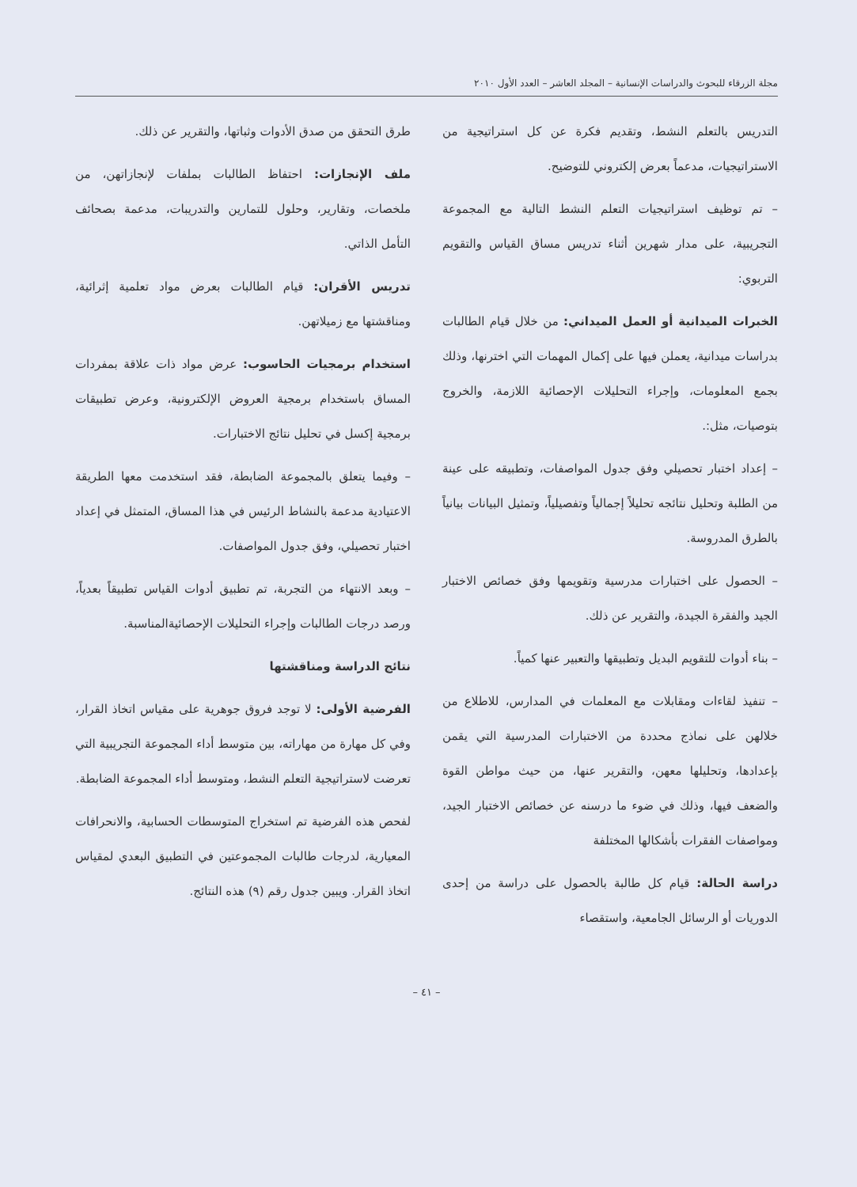مجلة الزرقاء للبحوث والدراسات الإنسانية – المجلد العاشر – العدد الأول ٢٠١٠
التدريس بالتعلم النشط، وتقديم فكرة عن كل استراتيجية من الاستراتيجيات، مدعماً بعرض إلكتروني للتوضيح.
– تم توظيف استراتيجيات التعلم النشط التالية مع المجموعة التجريبية، على مدار شهرين أثناء تدريس مساق القياس والتقويم التربوي:
الخبرات الميدانية أو العمل الميداني: من خلال قيام الطالبات بدراسات ميدانية، يعملن فيها على إكمال المهمات التي اخترنها، وذلك بجمع المعلومات، وإجراء التحليلات الإحصائية اللازمة، والخروج بتوصيات، مثل:.
– إعداد اختبار تحصيلي وفق جدول المواصفات، وتطبيقه على عينة من الطلبة وتحليل نتائجه تحليلاً إجمالياً وتفصيلياً، وتمثيل البيانات بيانياً بالطرق المدروسة.
– الحصول على اختبارات مدرسية وتقويمها وفق خصائص الاختبار الجيد والفقرة الجيدة، والتقرير عن ذلك.
– بناء أدوات للتقويم البديل وتطبيقها والتعبير عنها كمياً.
– تنفيذ لقاءات ومقابلات مع المعلمات في المدارس، للاطلاع من خلالهن على نماذج محددة من الاختبارات المدرسية التي يقمن بإعدادها، وتحليلها معهن، والتقرير عنها، من حيث مواطن القوة والضعف فيها، وذلك في ضوء ما درسنه عن خصائص الاختبار الجيد، ومواصفات الفقرات بأشكالها المختلفة
دراسة الحالة: قيام كل طالبة بالحصول على دراسة من إحدى الدوريات أو الرسائل الجامعية، واستقصاء
طرق التحقق من صدق الأدوات وثباتها، والتقرير عن ذلك.
ملف الإنجازات: احتفاظ الطالبات بملفات لإنجازاتهن، من ملخصات، وتقارير، وحلول للتمارين والتدريبات، مدعمة بصحائف التأمل الذاتي.
تدريس الأقران: قيام الطالبات بعرض مواد تعلمية إثرائية، ومناقشتها مع زميلاتهن.
استخدام برمجيات الحاسوب: عرض مواد ذات علاقة بمفردات المساق باستخدام برمجية العروض الإلكترونية، وعرض تطبيقات برمجية إكسل في تحليل نتائج الاختبارات.
– وفيما يتعلق بالمجموعة الضابطة، فقد استخدمت معها الطريقة الاعتيادية مدعمة بالنشاط الرئيس في هذا المساق، المتمثل في إعداد اختبار تحصيلي، وفق جدول المواصفات.
– وبعد الانتهاء من التجربة، تم تطبيق أدوات القياس تطبيقاً بعدياً، ورصد درجات الطالبات وإجراء التحليلات الإحصائيةالمناسبة.
نتائج الدراسة ومناقشتها
الفرضية الأولى: لا توجد فروق جوهرية على مقياس اتخاذ القرار، وفي كل مهارة من مهاراته، بين متوسط أداء المجموعة التجريبية التي تعرضت لاستراتيجية التعلم النشط، ومتوسط أداء المجموعة الضابطة.
لفحص هذه الفرضية تم استخراج المتوسطات الحسابية، والانحرافات المعيارية، لدرجات طالبات المجموعتين في التطبيق البعدي لمقياس اتخاذ القرار. ويبين جدول رقم (٩) هذه النتائج.
– ٤١ –